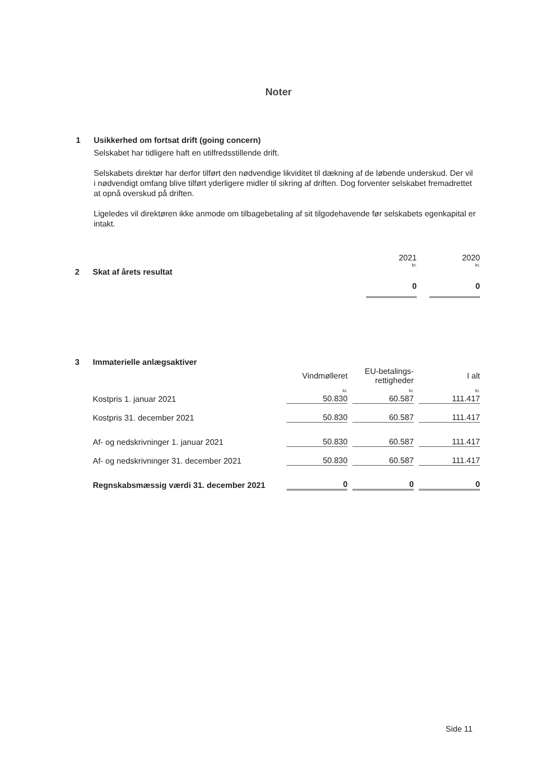Noter
1 Usikkerhed om fortsat drift (going concern)
Selskabet har tidligere haft en utilfredsstillende drift.
Selskabets direktør har derfor tilført den nødvendige likviditet til dækning af de løbende underskud. Der vil i nødvendigt omfang blive tilført yderligere midler til sikring af driften. Dog forventer selskabet fremadrettet at opnå overskud på driften.
Ligeledes vil direktøren ikke anmode om tilbagebetaling af sit tilgodehavende før selskabets egenkapital er intakt.
| | | 2021 | | 2020 |
| | | kr. | | kr. |
| 2 | Skat af årets resultat | | | |
| | | 0 | | 0 |
| 3 | Immaterielle anlægsaktiver | | | | | |
| | | Vindmølleret | | EU-betalings- rettigheder | | I alt |
| | Kostpris 1. januar 2021 | kr. 50.830 | | kr. 60.587 | | kr. 111.417 |
| | Kostpris 31. december 2021 | 50.830 | | 60.587 | | 111.417 |
| | Af- og nedskrivninger 1. januar 2021 | 50.830 | | 60.587 | | 111.417 |
| | Af- og nedskrivninger 31. december 2021 | 50.830 | | 60.587 | | 111.417 |
| | Regnskabsmæssig værdi 31. december 2021 | 0 | | 0 | | 0 |
Side 11